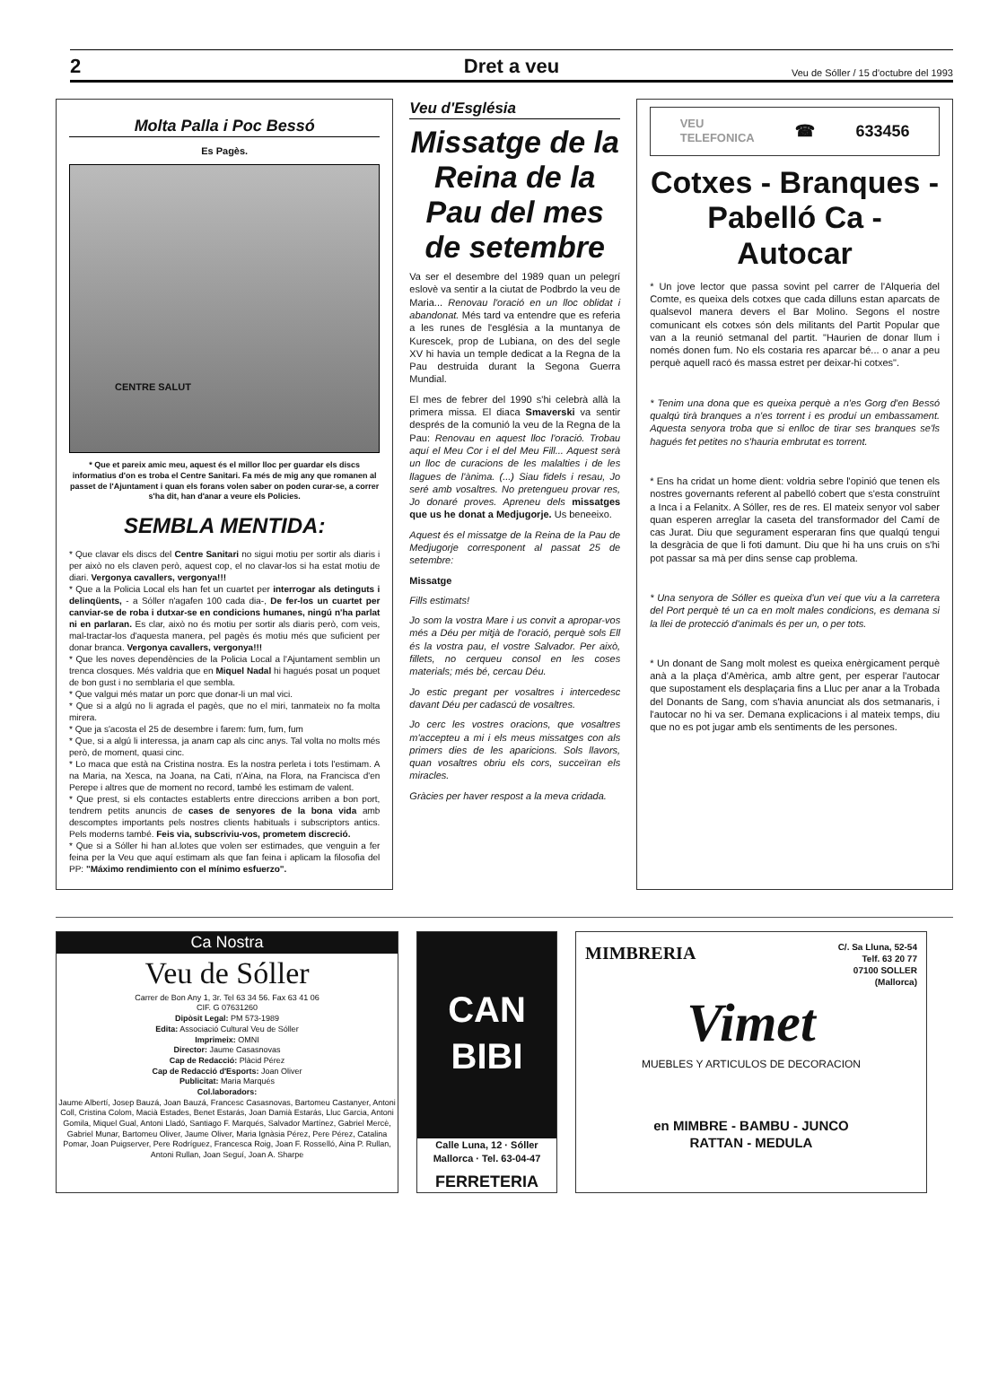2 Dret a veu Veu de Sóller / 15 d'octubre del 1993
Molta Palla i Poc Bessó
Es Pagès.
CENTRE SALUT
* Que et pareix amic meu, aquest és el millor lloc per guardar els discs informatius d'on es troba el Centre Sanitari. Fa més de mig any que romanen al passet de l'Ajuntament i quan els forans volen saber on poden curar-se, a correr s'ha dit, han d'anar a veure els Policies.
SEMBLA MENTIDA:
* Que clavar els discs del Centre Sanitari no sigui motiu per sortir als diaris i per això no els claven però, aquest cop, el no clavar-los si ha estat motiu de diari. Vergonya cavallers, vergonya!!!
* Que a la Policia Local els han fet un cuartet per interrogar als detinguts i delinqüents, - a Sóller n'agafen 100 cada dia-, De fer-los un cuartet per canviar-se de roba i dutxar-se en condicions humanes, ningú n'ha parlat ni en parlaran. Es clar, això no és motiu per sortir als diaris però, com veis, mal-tractar-los d'aquesta manera, pel pagès és motiu més que suficient per donar branca. Vergonya cavallers, vergonya!!!
* Que les noves dependències de la Policia Local a l'Ajuntament semblin un trenca closques. Més valdria que en Miquel Nadal hi hagués posat un poquet de bon gust i no semblaria el que sembla.
* Que valgui més matar un porc que donar-li un mal vici.
* Que si a algú no li agrada el pagès, que no el miri, tanmateix no fa molta mirera.
* Que ja s'acosta el 25 de desembre i farem: fum, fum, fum
* Que, si a algú li interessa, ja anam cap als cinc anys. Tal volta no molts més però, de moment, quasi cinc.
* Lo maca que està na Cristina nostra. Es la nostra perleta i tots l'estimam. A na Maria, na Xesca, na Joana, na Cati, n'Aina, na Flora, na Francisca d'en Perepe i altres que de moment no record, també les estimam de valent.
* Que prest, si els contactes establerts entre direccions arriben a bon port, tendrem petits anuncis de cases de senyores de la bona vida amb descomptes importants pels nostres clients habituals i subscriptors antics. Pels moderns també. Feis via, subscriviu-vos, prometem discreció.
* Que si a Sóller hi han al.lotes que volen ser estimades, que venguin a fer feina per la Veu que aquí estimam als que fan feina i aplicam la filosofia del PP: "Máximo rendimiento con el mínimo esfuerzo".
Veu d'Església
Missatge de la Reina de la Pau del mes de setembre
Va ser el desembre del 1989 quan un pelegrí eslovè va sentir a la ciutat de Podbrdo la veu de Maria... Renovau l'oració en un lloc oblidat i abandonat. Més tard va entendre que es referia a les runes de l'església a la muntanya de Kurescek, prop de Lubiana, on des del segle XV hi havia un temple dedicat a la Regna de la Pau destruida durant la Segona Guerra Mundial.
El mes de febrer del 1990 s'hi celebrà allà la primera missa. El diaca Smaverski va sentir després de la comunió la veu de la Regna de la Pau: Renovau en aquest lloc l'oració. Trobau aquí el Meu Cor i el del Meu Fill... Aquest serà un lloc de curacions de les malalties i de les llagues de l'ànima. (...) Siau fidels i resau, Jo seré amb vosaltres. No pretengueu provar res, Jo donaré proves. Apreneu dels missatges que us he donat a Medjugorje. Us beneeixo.
Aquest és el missatge de la Reina de la Pau de Medjugorje corresponent al passat 25 de setembre:
Missatge
Fills estimats!
Jo som la vostra Mare i us convit a apropar-vos més a Déu per mitjà de l'oració, perquè sols Ell és la vostra pau, el vostre Salvador. Per això, fillets, no cerqueu consol en les coses materials; més bé, cercau Déu.
Jo estic pregant per vosaltres i intercedesc davant Déu per cadascú de vosaltres.
Jo cerc les vostres oracions, que vosaltres m'accepteu a mi i els meus missatges con als primers dies de les aparicions. Sols llavors, quan vosaltres obriu els cors, succeïran els miracles.
Gràcies per haver respost a la meva cridada.
VEU
TELEFONICA ☎ 633456
Cotxes - Branques - Pabelló Ca - Autocar
* Un jove lector que passa sovint pel carrer de l'Alqueria del Comte, es queixa dels cotxes que cada dilluns estan aparcats de qualsevol manera devers el Bar Molino. Segons el nostre comunicant els cotxes són dels militants del Partit Popular que van a la reunió setmanal del partit. "Haurien de donar llum i només donen fum. No els costaria res aparcar bé... o anar a peu perquè aquell racó és massa estret per deixar-hi cotxes".
* Tenim una dona que es queixa perquè a n'es Gorg d'en Bessó qualqú tirà branques a n'es torrent i es produí un embassament. Aquesta senyora troba que si enlloc de tirar ses branques se'ls hagués fet petites no s'hauria embrutat es torrent.
* Ens ha cridat un home dient: voldria sebre l'opinió que tenen els nostres governants referent al pabelló cobert que s'esta construïnt a Inca i a Felanitx. A Sóller, res de res. El mateix senyor vol saber quan esperen arreglar la caseta del transformador del Camí de cas Jurat. Diu que segurament esperaran fins que qualqú tengui la desgràcia de que li foti damunt. Diu que hi ha uns cruis on s'hi pot passar sa mà per dins sense cap problema.
* Una senyora de Sóller es queixa d'un veí que viu a la carretera del Port perquè té un ca en molt males condicions, es demana si la llei de protecció d'animals és per un, o per tots.
* Un donant de Sang molt molest es queixa enèrgicament perquè anà a la plaça d'Amèrica, amb altre gent, per esperar l'autocar que supostament els desplaçaria fins a Lluc per anar a la Trobada del Donants de Sang, com s'havia anunciat als dos setmanaris, i l'autocar no hi va ser. Demana explicacions i al mateix temps, diu que no es pot jugar amb els sentiments de les persones.
Ca Nostra
Veu de Sóller
Carrer de Bon Any 1, 3r. Tel 63 34 56. Fax 63 41 06
CIF. G 07631260
Dipòsit Legal: PM 573-1989
Edita: Associació Cultural Veu de Sóller
Imprimeix: OMNI
Director: Jaume Casasnovas
Cap de Redacció: Plàcid Pérez
Cap de Redacció d'Esports: Joan Oliver
Publicitat: Maria Marqués
Col.laboradors:
Jaume Albertí, Josep Bauzá, Joan Bauzá, Francesc Casasnovas, Bartomeu Castanyer, Antoni Coll, Cristina Colom, Macià Estades, Benet Estarás, Joan Damià Estarás, Lluc Garcia, Antoni Gomila, Miquel Gual, Antoni Lladó, Santiago F. Marqués, Salvador Martínez, Gabriel Mercè, Gabriel Munar, Bartomeu Oliver, Jaume Oliver, Maria Ignàsia Pérez, Pere Pérez, Catalina Pomar, Joan Puigserver, Pere Rodríguez, Francesca Roig, Joan F. Rosselló, Aina P. Rullan, Antoni Rullan, Joan Seguí, Joan A. Sharpe
CAN
BIBI
Calle Luna, 12 · Sóller
Mallorca · Tel. 63-04-47
FERRETERIA
MIMBRERIA C/. Sa Lluna, 52-54
Telf. 63 20 77
07100 SOLLER
(Mallorca)
Vimet
MUEBLES Y ARTICULOS DE DECORACION
en MIMBRE - BAMBU - JUNCO
RATTAN - MEDULA